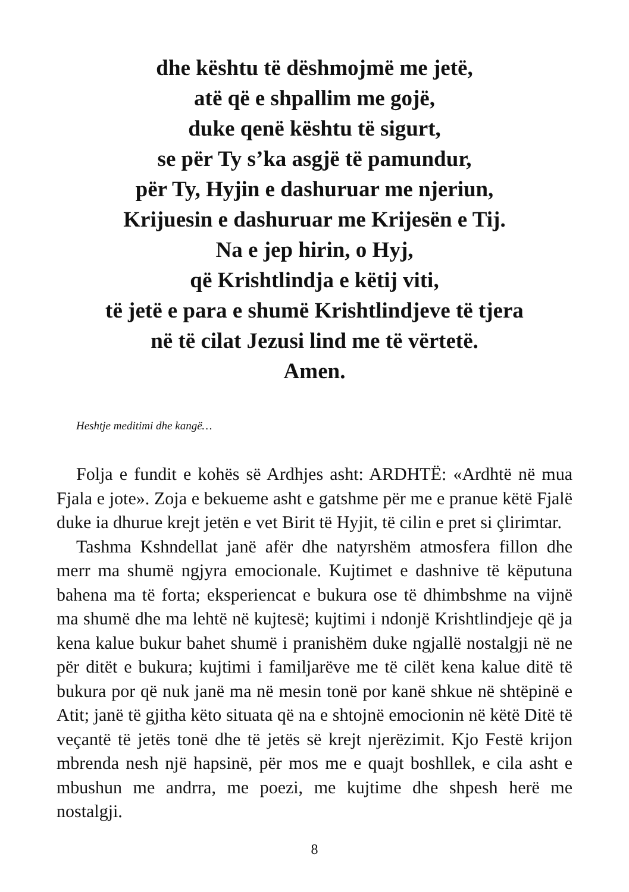dhe kështu të dëshmojmë me jetë,
atë që e shpallim me gojë,
duke qenë kështu të sigurt,
se për Ty s’ka asgjë të pamundur,
për Ty, Hyjin e dashuruar me njeriun,
Krijuesin e dashuruar me Krijesën e Tij.
Na e jep hirin, o Hyj,
që Krishtlindja e këtij viti,
të jetë e para e shumë Krishtlindjeve të tjera
në të cilat Jezusi lind me të vërtetë.
Amen.
Heshtje meditimi dhe kangë…
Folja e fundit e kohës së Ardhjes asht: ARDHTË: «Ardhtë në mua Fjala e jote». Zoja e bekueme asht e gatshme për me e pranue këtë Fjalë duke ia dhurue krejt jetën e vet Birit të Hyjit, të cilin e pret si çlirimtar.
Tashma Kshndellat janë afër dhe natyrshëm atmosfera fillon dhe merr ma shumë ngjyra emocionale. Kujtimet e dashnive të këputuna bahena ma të forta; eksperiencat e bukura ose të dhimbshme na vijnë ma shumë dhe ma lehtë në kujtesë; kujtimi i ndonjë Krishtlindjeje që ja kena kalue bukur bahet shumë i pranishëm duke ngjallë nostalgji në ne për ditët e bukura; kujtimi i familjarëve me të cilët kena kalue ditë të bukura por që nuk janë ma në mesin tonë por kanë shkue në shtëpinë e Atit; janë të gjitha këto situata që na e shtojnë emocionin në këtë Ditë të veçantë të jetës tonë dhe të jetës së krejt njerëzimit. Kjo Festë krijon mbrenda nesh një hapsinë, për mos me e quajt boshllek, e cila asht e mbushun me andrra, me poezi, me kujtime dhe shpesh herë me nostalgji.
8